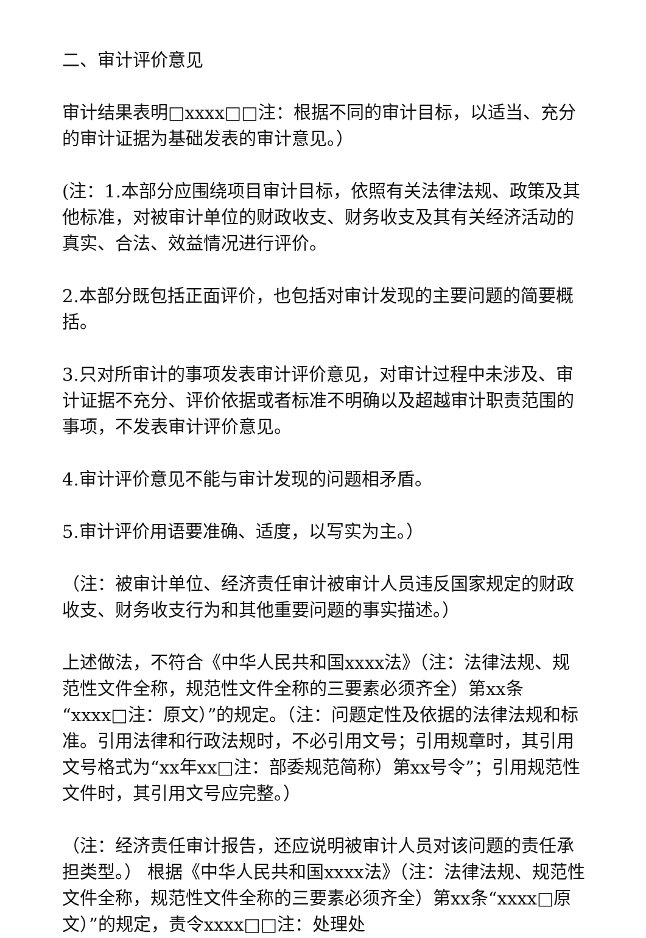二、审计评价意见
审计结果表明□xxxx□□注：根据不同的审计目标，以适当、充分的审计证据为基础发表的审计意见。）
(注：1.本部分应围绕项目审计目标，依照有关法律法规、政策及其他标准，对被审计单位的财政收支、财务收支及其有关经济活动的真实、合法、效益情况进行评价。
2.本部分既包括正面评价，也包括对审计发现的主要问题的简要概括。
3.只对所审计的事项发表审计评价意见，对审计过程中未涉及、审计证据不充分、评价依据或者标准不明确以及超越审计职责范围的事项，不发表审计评价意见。
4.审计评价意见不能与审计发现的问题相矛盾。
5.审计评价用语要准确、适度，以写实为主。）
（注：被审计单位、经济责任审计被审计人员违反国家规定的财政收支、财务收支行为和其他重要问题的事实描述。）
上述做法，不符合《中华人民共和国xxxx法》（注：法律法规、规范性文件全称，规范性文件全称的三要素必须齐全）第xx条“xxxx□注：原文）”的规定。（注：问题定性及依据的法律法规和标准。引用法律和行政法规时，不必引用文号；引用规章时，其引用文号格式为“xx年xx□注：部委规范简称）第xx号令”；引用规范性文件时，其引用文号应完整。）
（注：经济责任审计报告，还应说明被审计人员对该问题的责任承担类型。） 根据《中华人民共和国xxxx法》（注：法律法规、规范性文件全称，规范性文件全称的三要素必须齐全）第xx条“xxxx□原文）”的规定，责令xxxx□□注：处理处